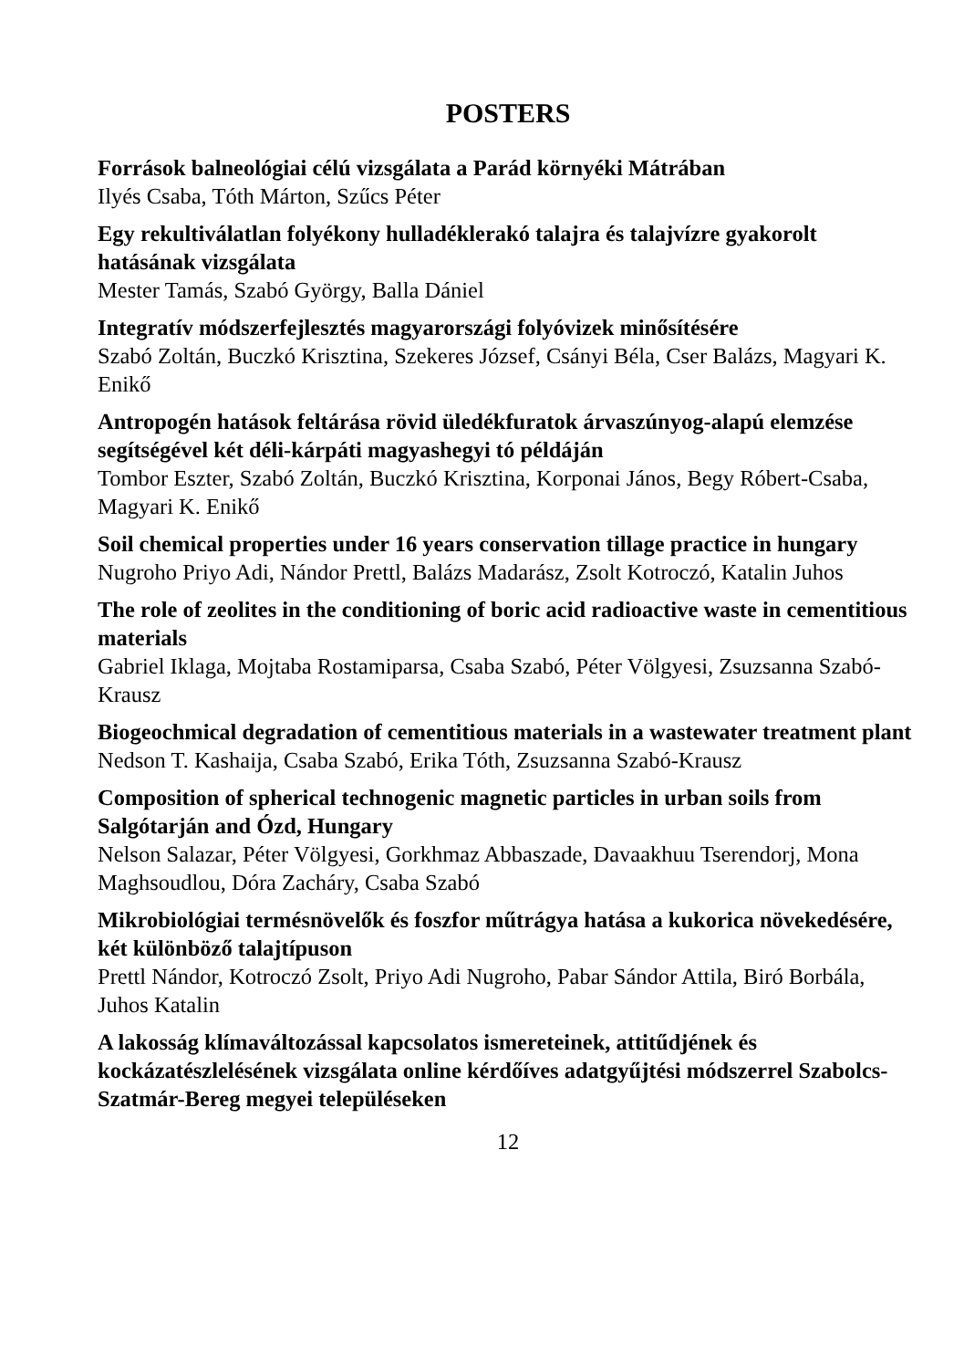POSTERS
Források balneológiai célú vizsgálata a Parád környéki Mátrában
Ilyés Csaba, Tóth Márton, Szűcs Péter
Egy rekultiválatlan folyékony hulladéklerakó talajra és talajvízre gyakorolt hatásának vizsgálata
Mester Tamás, Szabó György, Balla Dániel
Integratív módszerfejlesztés magyarországi folyóvizek minősítésére
Szabó Zoltán, Buczkó Krisztina, Szekeres József, Csányi Béla, Cser Balázs, Magyari K. Enikő
Antropogén hatások feltárása rövid üledékfuratok árvaszúnyog-alapú elemzése segítségével két déli-kárpáti magyashegyi tó példáján
Tombor Eszter, Szabó Zoltán, Buczkó Krisztina, Korponai János, Begy Róbert-Csaba, Magyari K. Enikő
Soil chemical properties under 16 years conservation tillage practice in hungary
Nugroho Priyo Adi, Nándor Prettl, Balázs Madarász, Zsolt Kotroczó, Katalin Juhos
The role of zeolites in the conditioning of boric acid radioactive waste in cementitious materials
Gabriel Iklaga, Mojtaba Rostamiparsa, Csaba Szabó, Péter Völgyesi, Zsuzsanna Szabó-Krausz
Biogeochmical degradation of cementitious materials in a wastewater treatment plant
Nedson T. Kashaija, Csaba Szabó, Erika Tóth, Zsuzsanna Szabó-Krausz
Composition of spherical technogenic magnetic particles in urban soils from Salgótarján and Ózd, Hungary
Nelson Salazar, Péter Völgyesi, Gorkhmaz Abbaszade, Davaakhuu Tserendorj, Mona Maghsoudlou, Dóra Zacháry, Csaba Szabó
Mikrobiológiai termésnövelők és foszfor műtrágya hatása a kukorica növekedésére, két különböző talajtípuson
Prettl Nándor, Kotroczó Zsolt, Priyo Adi Nugroho, Pabar Sándor Attila, Biró Borbála, Juhos Katalin
A lakosság klímaváltozással kapcsolatos ismereteinek, attitűdjének és kockázatészlelésének vizsgálata online kérdőíves adatgyűjtési módszerrel Szabolcs-Szatmár-Bereg megyei településeken
12